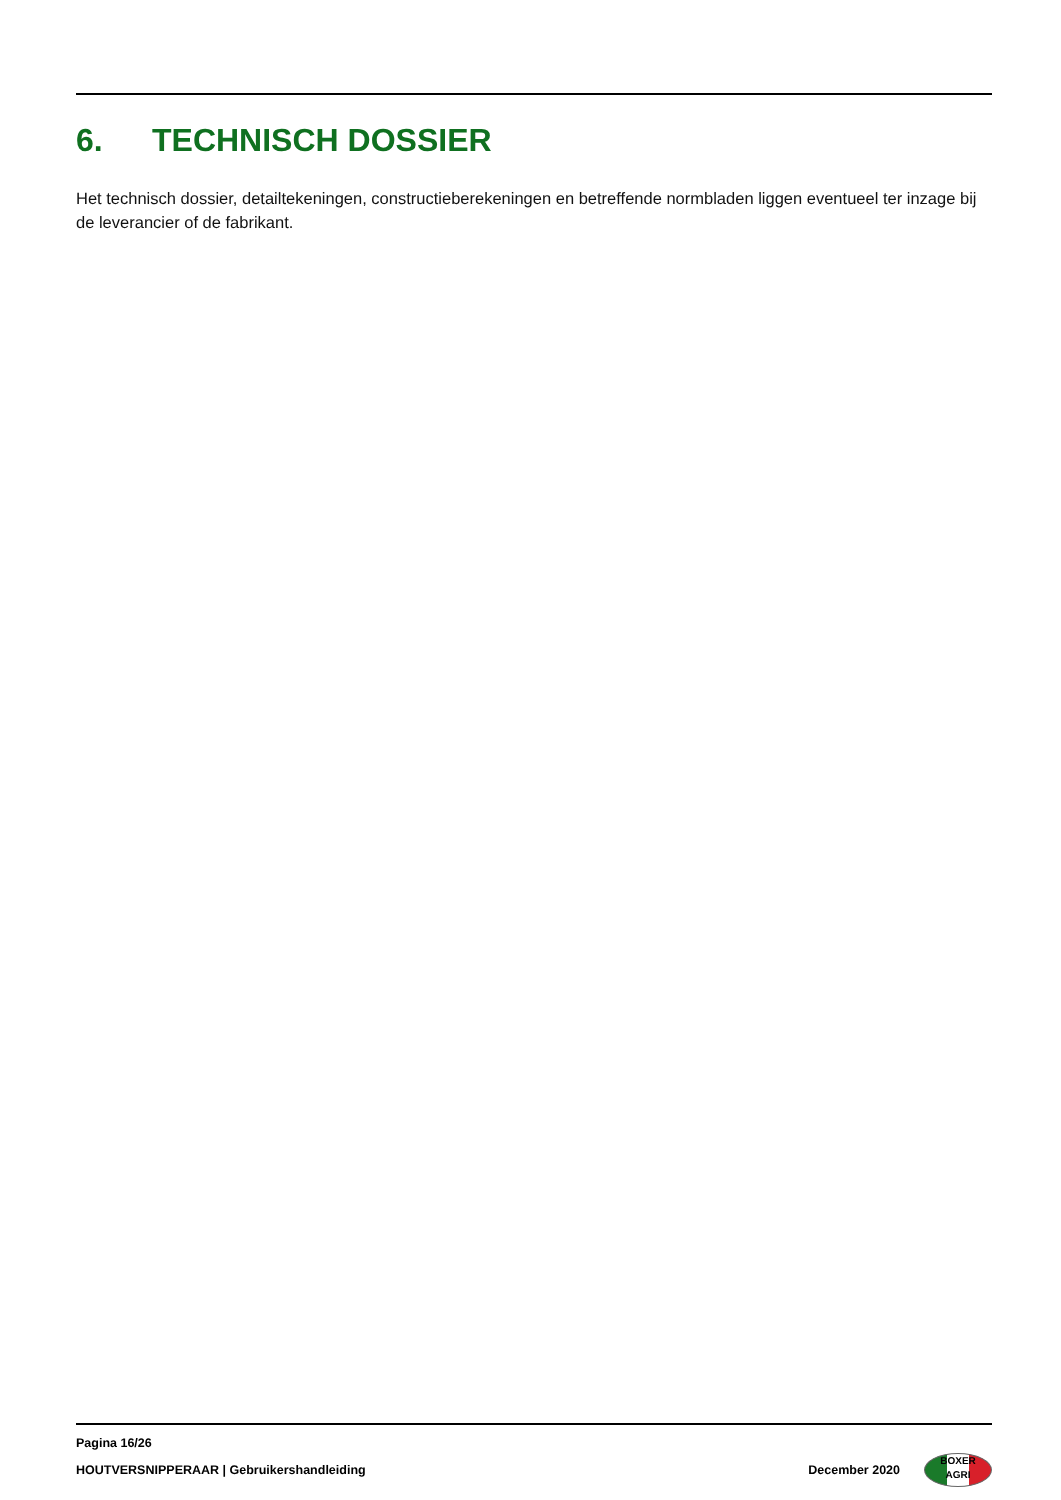6. TECHNISCH DOSSIER
Het technisch dossier, detailtekeningen, constructieberekeningen en betreffende normbladen liggen eventueel ter inzage bij de leverancier of de fabrikant.
Pagina 16/26
HOUTVERSNIPPERAAR | Gebruikershandleiding
December 2020
BOXER
AGRI